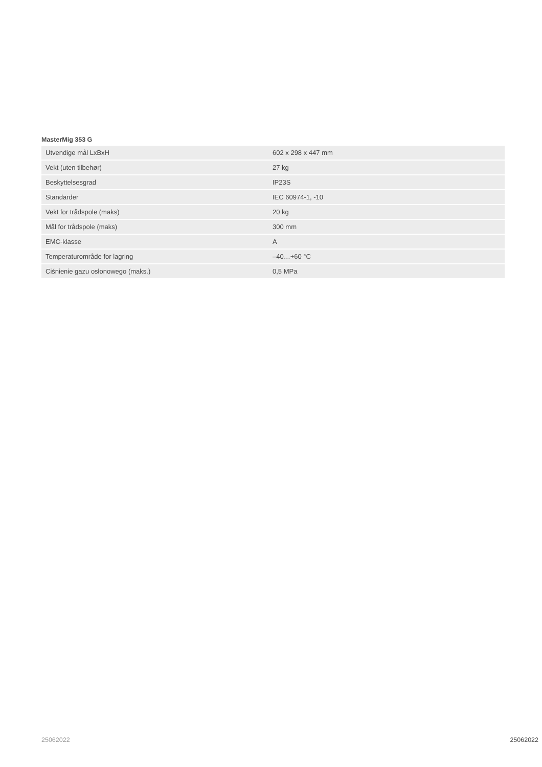MasterMig 353 G
| Utvendige mål LxBxH | 602 x 298 x 447 mm |
| Vekt (uten tilbehør) | 27 kg |
| Beskyttelsesgrad | IP23S |
| Standarder | IEC 60974-1, -10 |
| Vekt for trådspole (maks) | 20 kg |
| Mål for trådspole (maks) | 300 mm |
| EMC-klasse | A |
| Temperaturområde for lagring | –40…+60 °C |
| Ciśnienie gazu osłonowego (maks.) | 0,5 MPa |
25062022 25062022